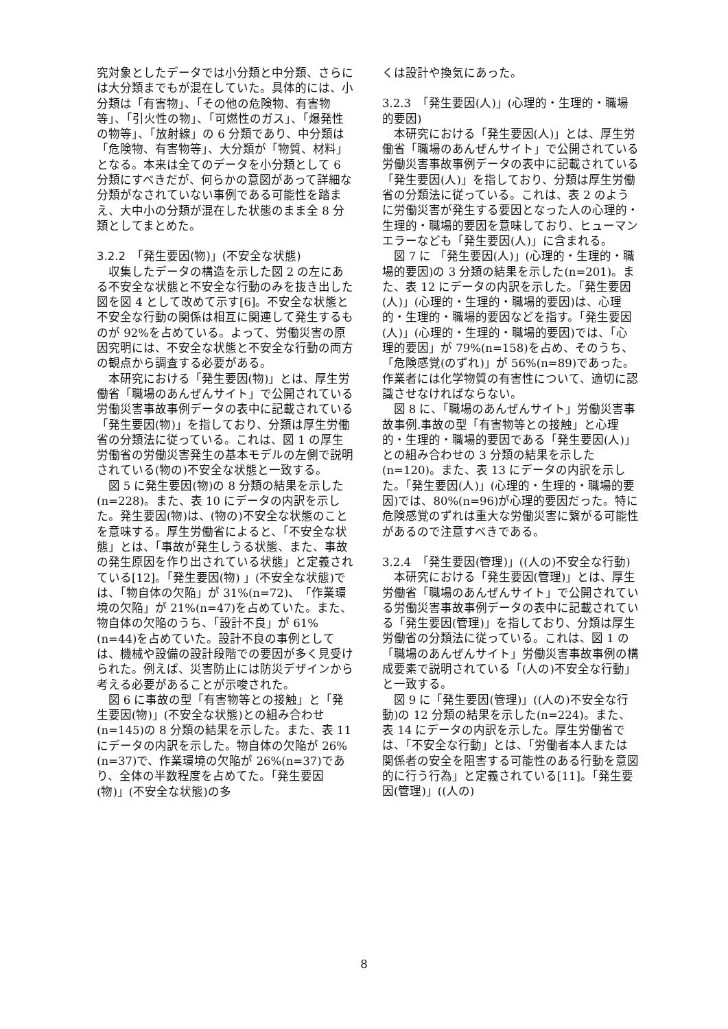究対象としたデータでは小分類と中分類、さらには大分類までもが混在していた。具体的には、小分類は「有害物」、「その他の危険物、有害物等」、「引火性の物」、「可燃性のガス」、「爆発性の物等」、「放射線」の 6 分類であり、中分類は「危険物、有害物等」、大分類が「物質、材料」となる。本来は全てのデータを小分類として 6 分類にすべきだが、何らかの意図があって詳細な分類がなされていない事例である可能性を踏まえ、大中小の分類が混在した状態のまま全 8 分類としてまとめた。
3.2.2　「発生要因(物)」(不安全な状態)
収集したデータの構造を示した図 2 の左にある不安全な状態と不安全な行動のみを抜き出した図を図 4 として改めて示す[6]。不安全な状態と不安全な行動の関係は相互に関連して発生するものが 92%を占めている。よって、労働災害の原因究明には、不安全な状態と不安全な行動の両方の観点から調査する必要がある。
本研究における「発生要因(物)」とは、厚生労働省「職場のあんぜんサイト」で公開されている労働災害事故事例データの表中に記載されている「発生要因(物)」を指しており、分類は厚生労働省の分類法に従っている。これは、図 1 の厚生労働省の労働災害発生の基本モデルの左側で説明されている(物の)不安全な状態と一致する。
図 5 に発生要因(物)の 8 分類の結果を示した(n=228)。また、表 10 にデータの内訳を示した。発生要因(物)は、(物の)不安全な状態のことを意味する。厚生労働省によると、「不安全な状態」とは、「事故が発生しうる状態、また、事故の発生原因を作り出されている状態」と定義されている[12]。「発生要因(物) 」(不安全な状態)では、「物自体の欠陥」が 31%(n=72)、「作業環境の欠陥」が 21%(n=47)を占めていた。また、物自体の欠陥のうち、「設計不良」が 61%(n=44)を占めていた。設計不良の事例としては、機械や設備の設計段階での要因が多く見受けられた。例えば、災害防止には防災デザインから考える必要があることが示唆された。
図 6 に事故の型「有害物等との接触」と「発生要因(物)」(不安全な状態)との組み合わせ(n=145)の 8 分類の結果を示した。また、表 11 にデータの内訳を示した。物自体の欠陥が 26%(n=37)で、作業環境の欠陥が 26%(n=37)であり、全体の半数程度を占めてた。「発生要因(物)」(不安全な状態)の多
くは設計や換気にあった。
3.2.3　「発生要因(人)」(心理的・生理的・職場的要因)
本研究における「発生要因(人)」とは、厚生労働省「職場のあんぜんサイト」で公開されている労働災害事故事例データの表中に記載されている「発生要因(人)」を指しており、分類は厚生労働省の分類法に従っている。これは、表 2 のように労働災害が発生する要因となった人の心理的・生理的・職場的要因を意味しており、ヒューマンエラーなども「発生要因(人)」に含まれる。
図 7 に 「発生要因(人)」(心理的・生理的・職場的要因)の 3 分類の結果を示した(n=201)。また、表 12 にデータの内訳を示した。「発生要因(人)」(心理的・生理的・職場的要因)は、心理的・生理的・職場的要因などを指す。「発生要因(人)」(心理的・生理的・職場的要因)では、「心理的要因」が 79%(n=158)を占め、そのうち、「危険感覚(のずれ)」が 56%(n=89)であった。作業者には化学物質の有害性について、適切に認識させなければならない。
図 8 に、「職場のあんぜんサイト」労働災害事故事例.事故の型「有害物等との接触」と心理的・生理的・職場的要因である「発生要因(人)」との組み合わせの 3 分類の結果を示した(n=120)。また、表 13 にデータの内訳を示した。「発生要因(人)」(心理的・生理的・職場的要因)では、80%(n=96)が心理的要因だった。特に危険感覚のずれは重大な労働災害に繋がる可能性があるので注意すべきである。
3.2.4　「発生要因(管理)」((人の)不安全な行動)
本研究における「発生要因(管理)」とは、厚生労働省「職場のあんぜんサイト」で公開されている労働災害事故事例データの表中に記載されている「発生要因(管理)」を指しており、分類は厚生労働省の分類法に従っている。これは、図 1 の「職場のあんぜんサイト」労働災害事故事例の構成要素で説明されている「(人の)不安全な行動」と一致する。
図 9 に「発生要因(管理)」((人の)不安全な行動)の 12 分類の結果を示した(n=224)。また、表 14 にデータの内訳を示した。厚生労働省では、「不安全な行動」とは、「労働者本人または関係者の安全を阻害する可能性のある行動を意図的に行う行為」と定義されている[11]。「発生要因(管理)」((人の)
8